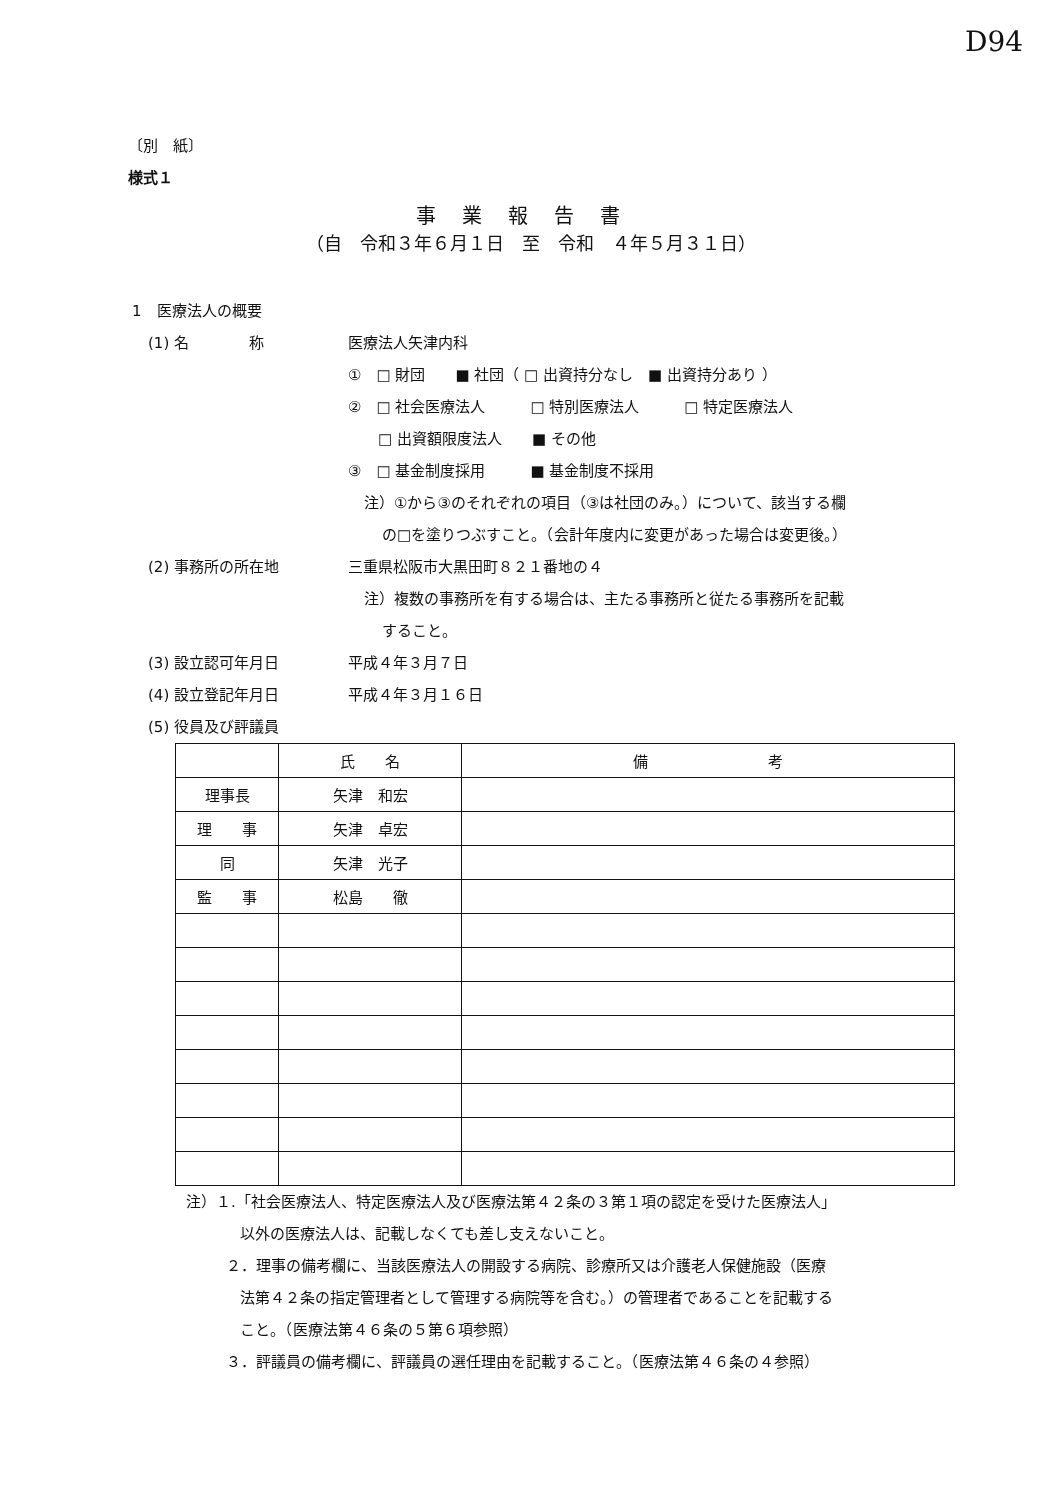D94
〔別　紙〕
様式１
事業報告書
（自　令和３年６月１日　至　令和　４年５月３１日）
1　医療法人の概要
(1) 名　　　　称 医療法人矢津内科
①　□ 財団　　■ 社団（ □ 出資持分なし　■ 出資持分あり ）
②　□ 社会医療法人　　　□ 特別医療法人　　　□ 特定医療法人
　　□ 出資額限度法人　　■ その他
③　□ 基金制度採用　　　■ 基金制度不採用
注）①から③のそれぞれの項目（③は社団のみ。）について、該当する欄
の□を塗りつぶすこと。（会計年度内に変更があった場合は変更後。）
(2) 事務所の所在地 三重県松阪市大黒田町８２１番地の４
注）複数の事務所を有する場合は、主たる事務所と従たる事務所を記載
すること。
(3) 設立認可年月日 平成４年３月７日
(4) 設立登記年月日 平成４年３月１６日
(5) 役員及び評議員
| | 氏 名 | 備 考 |
| --- | --- | --- |
| 理事長 | 矢津 和宏 | |
| 理 事 | 矢津 卓宏 | |
| 同 | 矢津 光子 | |
| 監 事 | 松島 徹 | |
注）１.「社会医療法人、特定医療法人及び医療法第４２条の３第１項の認定を受けた医療法人」
以外の医療法人は、記載しなくても差し支えないこと。
２．理事の備考欄に、当該医療法人の開設する病院、診療所又は介護老人保健施設（医療
法第４２条の指定管理者として管理する病院等を含む。）の管理者であることを記載する
こと。（医療法第４６条の５第６項参照）
３．評議員の備考欄に、評議員の選任理由を記載すること。（医療法第４６条の４参照）